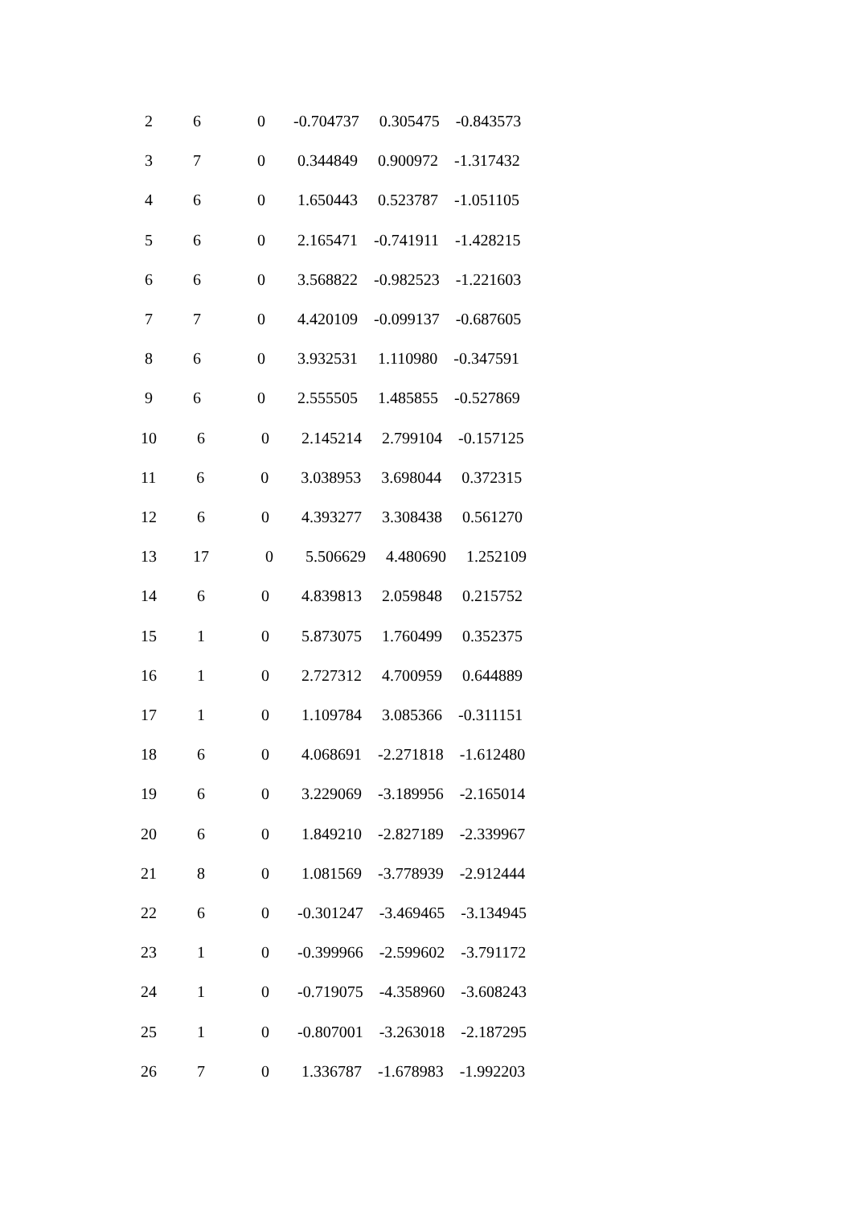2          6              0       -0.704737     0.305475    -0.843573
 3          7              0        0.344849     0.900972    -1.317432
 4          6              0        1.650443     0.523787    -1.051105
 5          6              0        2.165471    -0.741911    -1.428215
 6          6              0        3.568822    -0.982523    -1.221603
 7          7              0        4.420109    -0.099137    -0.687605
 8          6              0        3.932531     1.110980    -0.347591
 9          6              0        2.555505     1.485855    -0.527869
10          6              0        2.145214     2.799104    -0.157125
11          6              0        3.038953     3.698044     0.372315
12          6              0        4.393277     3.308438     0.561270
13         17              0        5.506629     4.480690     1.252109
14          6              0        4.839813     2.059848     0.215752
15          1              0        5.873075     1.760499     0.352375
16          1              0        2.727312     4.700959     0.644889
17          1              0        1.109784     3.085366    -0.311151
18          6              0        4.068691    -2.271818    -1.612480
19          6              0        3.229069    -3.189956    -2.165014
20          6              0        1.849210    -2.827189    -2.339967
21          8              0        1.081569    -3.778939    -2.912444
22          6              0       -0.301247    -3.469465    -3.134945
23          1              0       -0.399966    -2.599602    -3.791172
24          1              0       -0.719075    -4.358960    -3.608243
25          1              0       -0.807001    -3.263018    -2.187295
26          7              0        1.336787    -1.678983    -1.992203